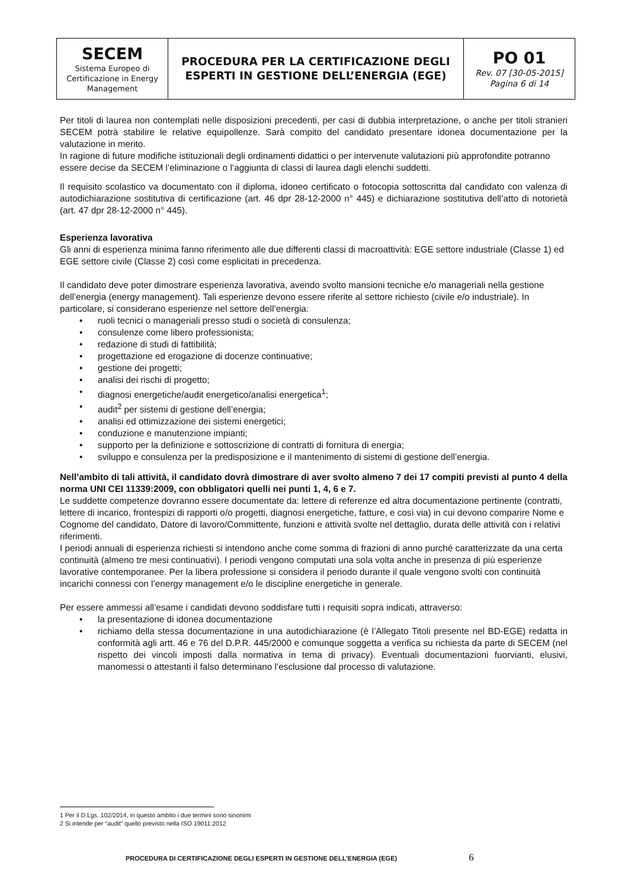| SECEM Sistema Europeo di Certificazione in Energy Management | PROCEDURA PER LA CERTIFICAZIONE DEGLI ESPERTI IN GESTIONE DELL’ENERGIA (EGE) | PO 01 Rev. 07 [30-05-2015] Pagina 6 di 14 |
Per titoli di laurea non contemplati nelle disposizioni precedenti, per casi di dubbia interpretazione, o anche per titoli stranieri SECEM potrà stabilire le relative equipollenze. Sarà compito del candidato presentare idonea documentazione per la valutazione in merito.
In ragione di future modifiche istituzionali degli ordinamenti didattici o per intervenute valutazioni più approfondite potranno essere decise da SECEM l’eliminazione o l’aggiunta di classi di laurea dagli elenchi suddetti.
Il requisito scolastico va documentato con il diploma, idoneo certificato o fotocopia sottoscritta dal candidato con valenza di autodichiarazione sostitutiva di certificazione (art. 46 dpr 28-12-2000 n° 445) e dichiarazione sostitutiva dell’atto di notorietà (art. 47 dpr 28-12-2000 n° 445).
Esperienza lavorativa
Gli anni di esperienza minima fanno riferimento alle due differenti classi di macroattività: EGE settore industriale (Classe 1) ed EGE settore civile (Classe 2) così come esplicitati in precedenza.
Il candidato deve poter dimostrare esperienza lavorativa, avendo svolto mansioni tecniche e/o manageriali nella gestione dell’energia (energy management). Tali esperienze devono essere riferite al settore richiesto (civile e/o industriale). In particolare, si considerano esperienze nel settore dell’energia:
• ruoli tecnici o manageriali presso studi o società di consulenza;
• consulenze come libero professionista;
• redazione di studi di fattibilità;
• progettazione ed erogazione di docenze continuative;
• gestione dei progetti;
• analisi dei rischi di progetto;
• diagnosi energetiche/audit energetico/analisi energetica<sup>1</sup>;
• audit<sup>2</sup> per sistemi di gestione dell’energia;
• analisi ed ottimizzazione dei sistemi energetici;
• conduzione e manutenzione impianti;
• supporto per la definizione e sottoscrizione di contratti di fornitura di energia;
• sviluppo e consulenza per la predisposizione e il mantenimento di sistemi di gestione dell’energia.
Nell’ambito di tali attività, il candidato dovrà dimostrare di aver svolto almeno 7 dei 17 compiti previsti al punto 4 della norma UNI CEI 11339:2009, con obbligatori quelli nei punti 1, 4, 6 e 7.
Le suddette competenze dovranno essere documentate da: lettere di referenze ed altra documentazione pertinente (contratti, lettere di incarico, frontespizi di rapporti o/o progetti, diagnosi energetiche, fatture, e così via) in cui devono comparire Nome e Cognome del candidato, Datore di lavoro/Committente, funzioni e attività svolte nel dettaglio, durata delle attività con i relativi riferimenti.
I periodi annuali di esperienza richiesti si intendono anche come somma di frazioni di anno purché caratterizzate da una certa continuità (almeno tre mesi continuativi). I periodi vengono computati una sola volta anche in presenza di più esperienze lavorative contemporanee. Per la libera professione si considera il periodo durante il quale vengono svolti con continuità incarichi connessi con l’energy management e/o le discipline energetiche in generale.
Per essere ammessi all’esame i candidati devono soddisfare tutti i requisiti sopra indicati, attraverso:
• la presentazione di idonea documentazione
• richiamo della stessa documentazione in una autodichiarazione (è l’Allegato Titoli presente nel BD-EGE) redatta in conformità agli artt. 46 e 76 del D.P.R. 445/2000 e comunque soggetta a verifica su richiesta da parte di SECEM (nel rispetto dei vincoli imposti dalla normativa in tema di privacy). Eventuali documentazioni fuorvianti, elusivi, manomessi o attestanti il falso determinano l’esclusione dal processo di valutazione.
1 Per il D.Lgs. 102/2014, in questo ambito i due termini sono sinonimi
2 Si intende per “audit” quello previsto nella ISO 19011:2012
PROCEDURA DI CERTIFICAZIONE DEGLI ESPERTI IN GESTIONE DELL’ENERGIA (EGE) 6